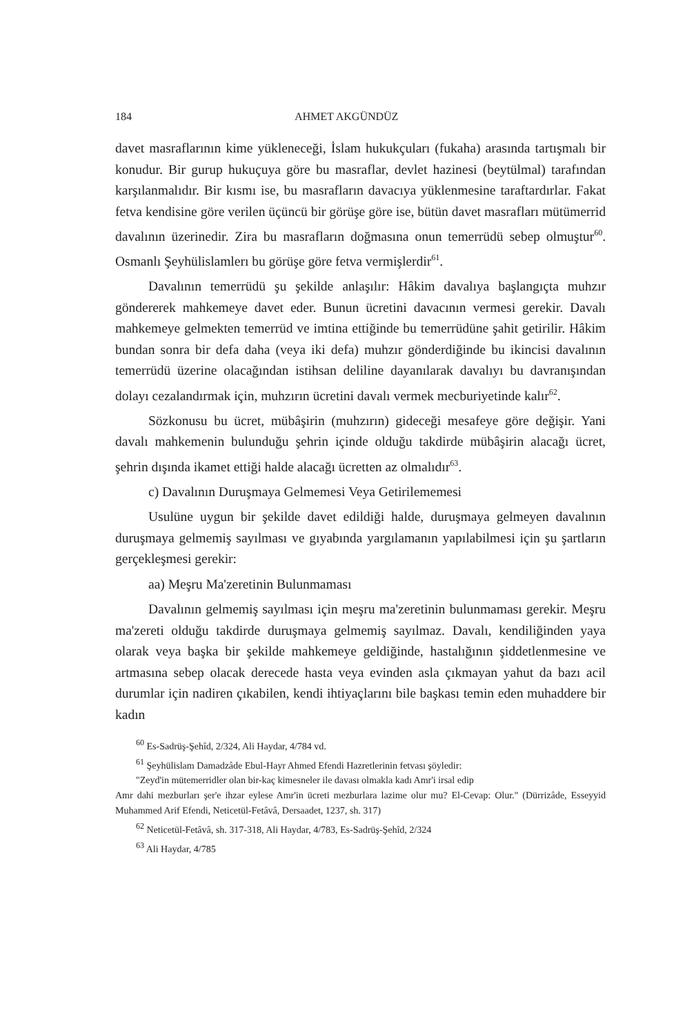184 AHMET AKGÜNDÜZ
davet masraflarının kime yükleneceği, İslam hukukçuları (fukaha) arasında tartışmalı bir konudur. Bir gurup hukuçuya göre bu masraflar, devlet hazinesi (beytülmal) tarafından karşılanmalıdır. Bir kısmı ise, bu masrafların davacıya yüklenmesine taraftardırlar. Fakat fetva kendisine göre verilen üçüncü bir görüşe göre ise, bütün davet masrafları mütümerrid davalının üzerinedir. Zira bu masrafların doğmasına onun temerrüdü sebep olmuştur<sup>60</sup>. Osmanlı Şeyhülislamlerı bu görüşe göre fetva vermişlerdir<sup>61</sup>.
Davalının temerrüdü şu şekilde anlaşılır: Hâkim davalıya başlangıçta muhzır göndererek mahkemeye davet eder. Bunun ücretini davacının vermesi gerekir. Davalı mahkemeye gelmekten temerrüd ve imtina ettiğinde bu temerrüdüne şahit getirilir. Hâkim bundan sonra bir defa daha (veya iki defa) muhzır gönderdiğinde bu ikincisi davalının temerrüdü üzerine olacağından istihsan deliline dayanılarak davalıyı bu davranışından dolayı cezalandırmak için, muhzırın ücretini davalı vermek mecburiyetinde kalır<sup>62</sup>.
Sözkonusu bu ücret, mübâşirin (muhzırın) gideceği mesafeye göre değişir. Yani davalı mahkemenin bulunduğu şehrin içinde olduğu takdirde mübâşirin alacağı ücret, şehrin dışında ikamet ettiği halde alacağı ücretten az olmalıdır<sup>63</sup>.
c) Davalının Duruşmaya Gelmemesi Veya Getirilememesi
Usulüne uygun bir şekilde davet edildiği halde, duruşmaya gelmeyen davalının duruşmaya gelmemiş sayılması ve gıyabında yargılamanın yapılabilmesi için şu şartların gerçekleşmesi gerekir:
aa) Meşru Ma'zeretinin Bulunmaması
Davalının gelmemiş sayılması için meşru ma'zeretinin bulunmaması gerekir. Meşru ma'zereti olduğu takdirde duruşmaya gelmemiş sayılmaz. Davalı, kendiliğinden yaya olarak veya başka bir şekilde mahkemeye geldiğinde, hastalığının şiddetlenmesine ve artmasına sebep olacak derecede hasta veya evinden asla çıkmayan yahut da bazı acil durumlar için nadiren çıkabilen, kendi ihtiyaçlarını bile başkası temin eden muhaddere bir kadın
<sup>60</sup> Es-Sadrüş-Şehîd, 2/324, Ali Haydar, 4/784 vd.
<sup>61</sup> Şeyhülislam Damadzâde Ebul-Hayr Ahmed Efendi Hazretlerinin fetvası şöyledir:
"Zeyd'in mütemerridler olan bir-kaç kimesneler ile davası olmakla kadı Amr'i irsal edip
Amr dahi mezburları şer'e ihzar eylese Amr'in ücreti mezburlara lazime olur mu? El-Cevap: Olur." (Dürrizâde, Esseyyid Muhammed Arif Efendi, Neticetül-Fetâvâ, Dersaadet, 1237, sh. 317)
<sup>62</sup> Neticetül-Fetâvâ, sh. 317-318, Ali Haydar, 4/783, Es-Sadrüş-Şehîd, 2/324
<sup>63</sup> Ali Haydar, 4/785